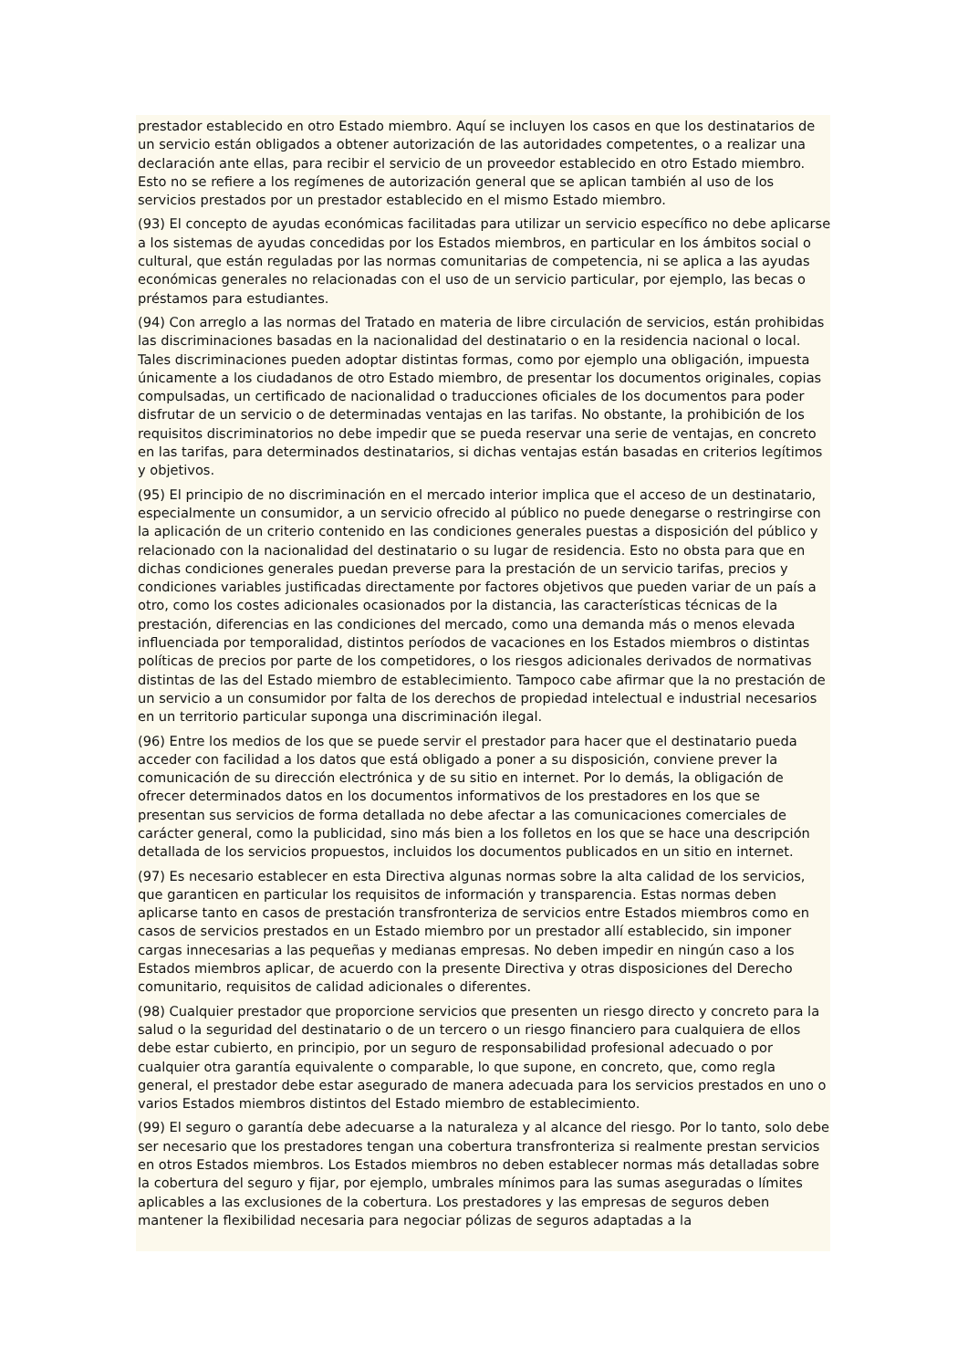prestador establecido en otro Estado miembro. Aquí se incluyen los casos en que los destinatarios de un servicio están obligados a obtener autorización de las autoridades competentes, o a realizar una declaración ante ellas, para recibir el servicio de un proveedor establecido en otro Estado miembro. Esto no se refiere a los regímenes de autorización general que se aplican también al uso de los servicios prestados por un prestador establecido en el mismo Estado miembro.
(93) El concepto de ayudas económicas facilitadas para utilizar un servicio específico no debe aplicarse a los sistemas de ayudas concedidas por los Estados miembros, en particular en los ámbitos social o cultural, que están reguladas por las normas comunitarias de competencia, ni se aplica a las ayudas económicas generales no relacionadas con el uso de un servicio particular, por ejemplo, las becas o préstamos para estudiantes.
(94) Con arreglo a las normas del Tratado en materia de libre circulación de servicios, están prohibidas las discriminaciones basadas en la nacionalidad del destinatario o en la residencia nacional o local. Tales discriminaciones pueden adoptar distintas formas, como por ejemplo una obligación, impuesta únicamente a los ciudadanos de otro Estado miembro, de presentar los documentos originales, copias compulsadas, un certificado de nacionalidad o traducciones oficiales de los documentos para poder disfrutar de un servicio o de determinadas ventajas en las tarifas. No obstante, la prohibición de los requisitos discriminatorios no debe impedir que se pueda reservar una serie de ventajas, en concreto en las tarifas, para determinados destinatarios, si dichas ventajas están basadas en criterios legítimos y objetivos.
(95) El principio de no discriminación en el mercado interior implica que el acceso de un destinatario, especialmente un consumidor, a un servicio ofrecido al público no puede denegarse o restringirse con la aplicación de un criterio contenido en las condiciones generales puestas a disposición del público y relacionado con la nacionalidad del destinatario o su lugar de residencia. Esto no obsta para que en dichas condiciones generales puedan preverse para la prestación de un servicio tarifas, precios y condiciones variables justificadas directamente por factores objetivos que pueden variar de un país a otro, como los costes adicionales ocasionados por la distancia, las características técnicas de la prestación, diferencias en las condiciones del mercado, como una demanda más o menos elevada influenciada por temporalidad, distintos períodos de vacaciones en los Estados miembros o distintas políticas de precios por parte de los competidores, o los riesgos adicionales derivados de normativas distintas de las del Estado miembro de establecimiento. Tampoco cabe afirmar que la no prestación de un servicio a un consumidor por falta de los derechos de propiedad intelectual e industrial necesarios en un territorio particular suponga una discriminación ilegal.
(96) Entre los medios de los que se puede servir el prestador para hacer que el destinatario pueda acceder con facilidad a los datos que está obligado a poner a su disposición, conviene prever la comunicación de su dirección electrónica y de su sitio en internet. Por lo demás, la obligación de ofrecer determinados datos en los documentos informativos de los prestadores en los que se presentan sus servicios de forma detallada no debe afectar a las comunicaciones comerciales de carácter general, como la publicidad, sino más bien a los folletos en los que se hace una descripción detallada de los servicios propuestos, incluidos los documentos publicados en un sitio en internet.
(97) Es necesario establecer en esta Directiva algunas normas sobre la alta calidad de los servicios, que garanticen en particular los requisitos de información y transparencia. Estas normas deben aplicarse tanto en casos de prestación transfronteriza de servicios entre Estados miembros como en casos de servicios prestados en un Estado miembro por un prestador allí establecido, sin imponer cargas innecesarias a las pequeñas y medianas empresas. No deben impedir en ningún caso a los Estados miembros aplicar, de acuerdo con la presente Directiva y otras disposiciones del Derecho comunitario, requisitos de calidad adicionales o diferentes.
(98) Cualquier prestador que proporcione servicios que presenten un riesgo directo y concreto para la salud o la seguridad del destinatario o de un tercero o un riesgo financiero para cualquiera de ellos debe estar cubierto, en principio, por un seguro de responsabilidad profesional adecuado o por cualquier otra garantía equivalente o comparable, lo que supone, en concreto, que, como regla general, el prestador debe estar asegurado de manera adecuada para los servicios prestados en uno o varios Estados miembros distintos del Estado miembro de establecimiento.
(99) El seguro o garantía debe adecuarse a la naturaleza y al alcance del riesgo. Por lo tanto, solo debe ser necesario que los prestadores tengan una cobertura transfronteriza si realmente prestan servicios en otros Estados miembros. Los Estados miembros no deben establecer normas más detalladas sobre la cobertura del seguro y fijar, por ejemplo, umbrales mínimos para las sumas aseguradas o límites aplicables a las exclusiones de la cobertura. Los prestadores y las empresas de seguros deben mantener la flexibilidad necesaria para negociar pólizas de seguros adaptadas a la